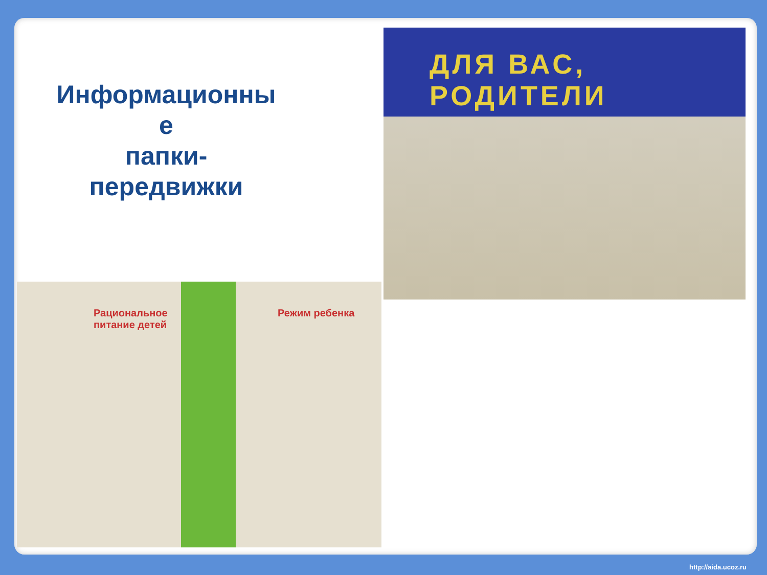Информационны
е
папки-
передвижки
ДЛЯ ВАС, РОДИТЕЛИ
Рациональное
питание детей
Режим ребенка
http://aida.ucoz.ru